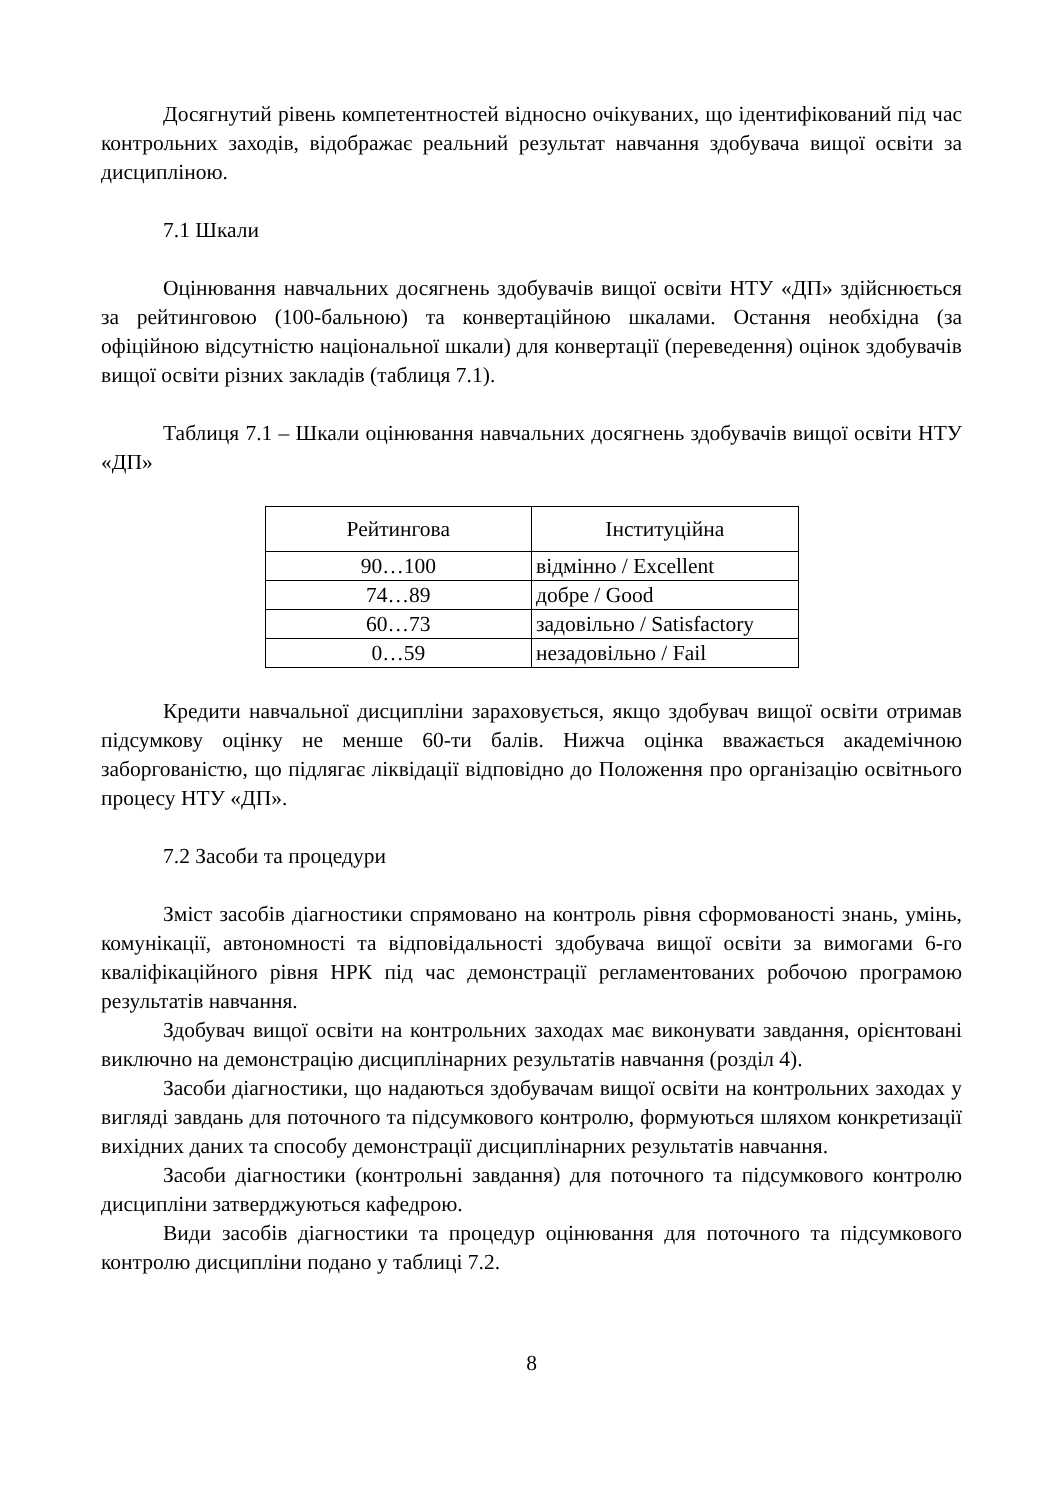Досягнутий рівень компетентностей відносно очікуваних, що ідентифікований під час контрольних заходів, відображає реальний результат навчання здобувача вищої освіти за дисципліною.
7.1 Шкали
Оцінювання навчальних досягнень здобувачів вищої освіти НТУ «ДП» здійснюється за рейтинговою (100-бальною) та конвертаційною шкалами. Остання необхідна (за офіційною відсутністю національної шкали) для конвертації (переведення) оцінок здобувачів вищої освіти різних закладів (таблиця 7.1).
Таблиця 7.1 – Шкали оцінювання навчальних досягнень здобувачів вищої освіти НТУ «ДП»
| Рейтингова | Інституційна |
| --- | --- |
| 90…100 | відмінно / Excellent |
| 74…89 | добре / Good |
| 60…73 | задовільно / Satisfactory |
| 0…59 | незадовільно / Fail |
Кредити навчальної дисципліни зараховується, якщо здобувач вищої освіти отримав підсумкову оцінку не менше 60-ти балів. Нижча оцінка вважається академічною заборгованістю, що підлягає ліквідації відповідно до Положення про організацію освітнього процесу НТУ «ДП».
7.2 Засоби та процедури
Зміст засобів діагностики спрямовано на контроль рівня сформованості знань, умінь, комунікації, автономності та відповідальності здобувача вищої освіти за вимогами 6-го кваліфікаційного рівня НРК під час демонстрації регламентованих робочою програмою результатів навчання.
Здобувач вищої освіти на контрольних заходах має виконувати завдання, орієнтовані виключно на демонстрацію дисциплінарних результатів навчання (розділ 4).
Засоби діагностики, що надаються здобувачам вищої освіти на контрольних заходах у вигляді завдань для поточного та підсумкового контролю, формуються шляхом конкретизації вихідних даних та способу демонстрації дисциплінарних результатів навчання.
Засоби діагностики (контрольні завдання) для поточного та підсумкового контролю дисципліни затверджуються кафедрою.
Види засобів діагностики та процедур оцінювання для поточного та підсумкового контролю дисципліни подано у таблиці 7.2.
8